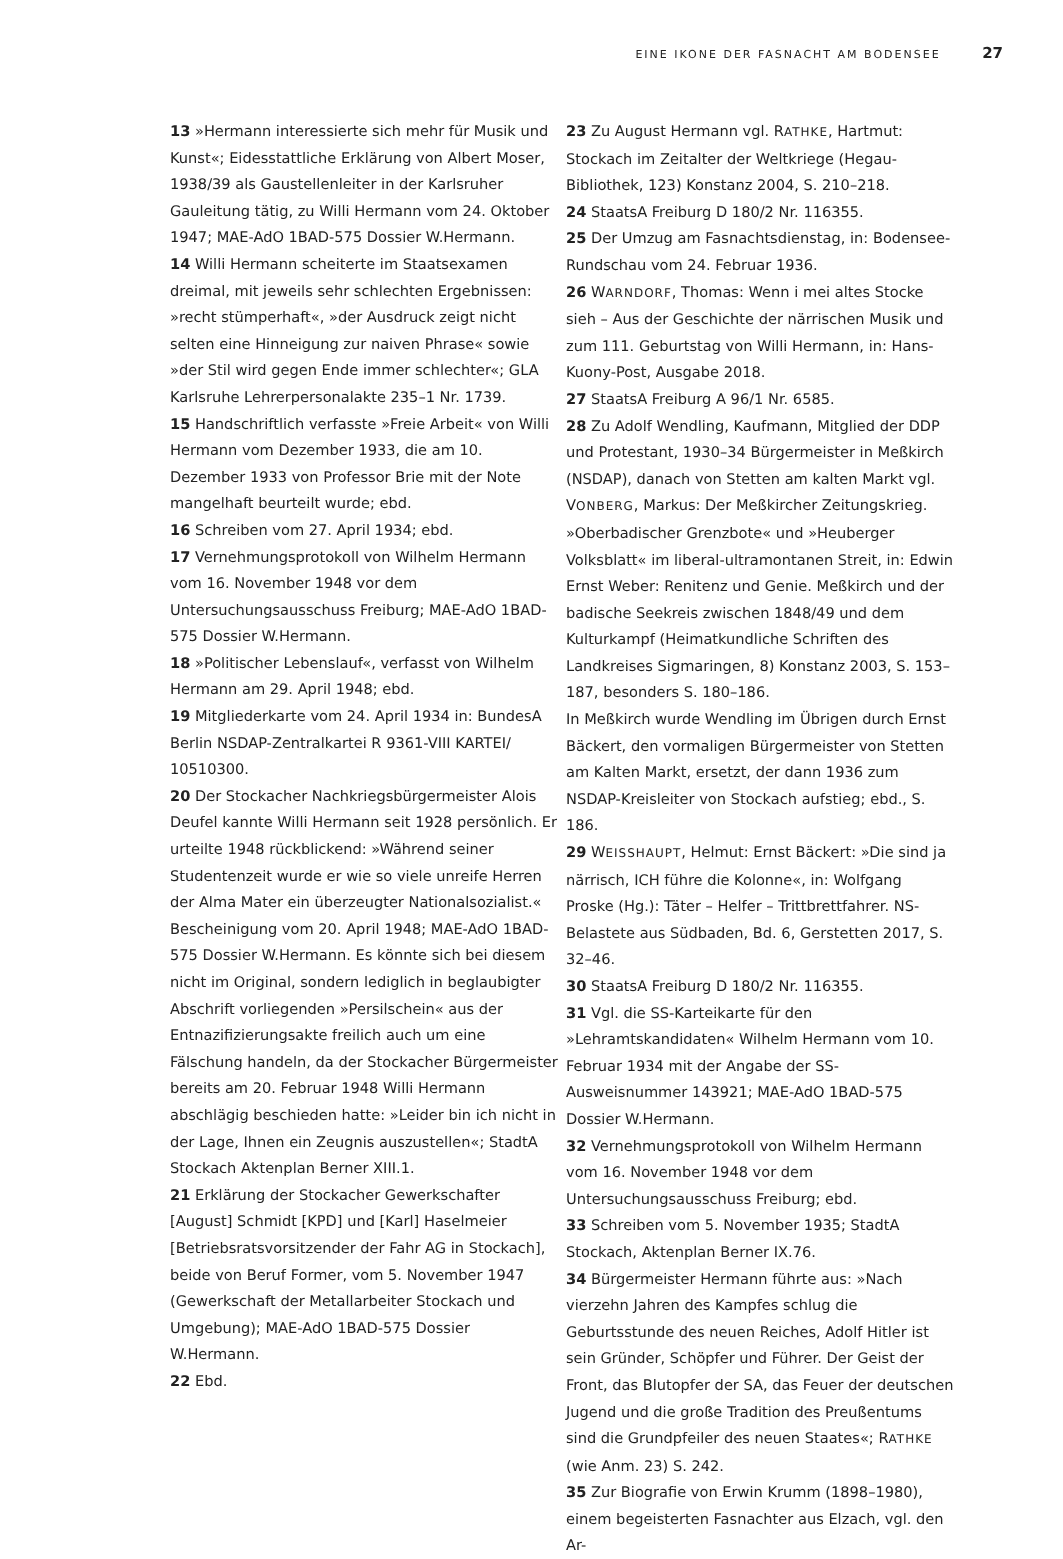EINE IKONE DER FASNACHT AM BODENSEE 27
13 »Hermann interessierte sich mehr für Musik und Kunst«; Eidesstattliche Erklärung von Albert Moser, 1938/39 als Gaustellenleiter in der Karlsruher Gauleitung tätig, zu Willi Hermann vom 24. Oktober 1947; MAE-AdO 1BAD-575 Dossier W.Hermann.
14 Willi Hermann scheiterte im Staatsexamen dreimal, mit jeweils sehr schlechten Ergebnissen: »recht stümperhaft«, »der Ausdruck zeigt nicht selten eine Hinneigung zur naiven Phrase« sowie »der Stil wird gegen Ende immer schlechter«; GLA Karlsruhe Lehrerpersonalakte 235–1 Nr. 1739.
15 Handschriftlich verfasste »Freie Arbeit« von Willi Hermann vom Dezember 1933, die am 10. Dezember 1933 von Professor Brie mit der Note mangelhaft beurteilt wurde; ebd.
16 Schreiben vom 27. April 1934; ebd.
17 Vernehmungsprotokoll von Wilhelm Hermann vom 16. November 1948 vor dem Untersuchungsausschuss Freiburg; MAE-AdO 1BAD-575 Dossier W.Hermann.
18 »Politischer Lebenslauf«, verfasst von Wilhelm Hermann am 29. April 1948; ebd.
19 Mitgliederkarte vom 24. April 1934 in: BundesA Berlin NSDAP-Zentralkartei R 9361-VIII KARTEI/ 10510300.
20 Der Stockacher Nachkriegsbürgermeister Alois Deufel kannte Willi Hermann seit 1928 persönlich. Er urteilte 1948 rückblickend: »Während seiner Studentenzeit wurde er wie so viele unreife Herren der Alma Mater ein überzeugter Nationalsozialist.« Bescheinigung vom 20. April 1948; MAE-AdO 1BAD-575 Dossier W.Hermann. Es könnte sich bei diesem nicht im Original, sondern lediglich in beglaubigter Abschrift vorliegenden »Persilschein« aus der Entnazifizierungsakte freilich auch um eine Fälschung handeln, da der Stockacher Bürgermeister bereits am 20. Februar 1948 Willi Hermann abschlägig beschieden hatte: »Leider bin ich nicht in der Lage, Ihnen ein Zeugnis auszustellen«; StadtA Stockach Aktenplan Berner XIII.1.
21 Erklärung der Stockacher Gewerkschafter [August] Schmidt [KPD] und [Karl] Haselmeier [Betriebsratsvorsitzender der Fahr AG in Stockach], beide von Beruf Former, vom 5. November 1947 (Gewerkschaft der Metallarbeiter Stockach und Umgebung); MAE-AdO 1BAD-575 Dossier W.Hermann.
22 Ebd.
23 Zu August Hermann vgl. RATHKE, Hartmut: Stockach im Zeitalter der Weltkriege (Hegau-Bibliothek, 123) Konstanz 2004, S. 210–218.
24 StaatsA Freiburg D 180/2 Nr. 116355.
25 Der Umzug am Fasnachtsdienstag, in: Bodensee-Rundschau vom 24. Februar 1936.
26 WARNDORF, Thomas: Wenn i mei altes Stocke sieh – Aus der Geschichte der närrischen Musik und zum 111. Geburtstag von Willi Hermann, in: Hans-Kuony-Post, Ausgabe 2018.
27 StaatsA Freiburg A 96/1 Nr. 6585.
28 Zu Adolf Wendling, Kaufmann, Mitglied der DDP und Protestant, 1930–34 Bürgermeister in Meßkirch (NSDAP), danach von Stetten am kalten Markt vgl. VONBERG, Markus: Der Meßkircher Zeitungskrieg. »Oberbadischer Grenzbote« und »Heuberger Volksblatt« im liberal-ultramontanen Streit, in: Edwin Ernst Weber: Renitenz und Genie. Meßkirch und der badische Seekreis zwischen 1848/49 und dem Kulturkampf (Heimatkundliche Schriften des Landkreises Sigmaringen, 8) Konstanz 2003, S. 153–187, besonders S. 180–186.
In Meßkirch wurde Wendling im Übrigen durch Ernst Bäckert, den vormaligen Bürgermeister von Stetten am Kalten Markt, ersetzt, der dann 1936 zum NSDAP-Kreisleiter von Stockach aufstieg; ebd., S. 186.
29 WEISSHAUPT, Helmut: Ernst Bäckert: »Die sind ja närrisch, ICH führe die Kolonne«, in: Wolfgang Proske (Hg.): Täter – Helfer – Trittbrettfahrer. NS-Belastete aus Südbaden, Bd. 6, Gerstetten 2017, S. 32–46.
30 StaatsA Freiburg D 180/2 Nr. 116355.
31 Vgl. die SS-Karteikarte für den »Lehramtskandidaten« Wilhelm Hermann vom 10. Februar 1934 mit der Angabe der SS-Ausweisnummer 143921; MAE-AdO 1BAD-575 Dossier W.Hermann.
32 Vernehmungsprotokoll von Wilhelm Hermann vom 16. November 1948 vor dem Untersuchungsausschuss Freiburg; ebd.
33 Schreiben vom 5. November 1935; StadtA Stockach, Aktenplan Berner IX.76.
34 Bürgermeister Hermann führte aus: »Nach vierzehn Jahren des Kampfes schlug die Geburtsstunde des neuen Reiches, Adolf Hitler ist sein Gründer, Schöpfer und Führer. Der Geist der Front, das Blutopfer der SA, das Feuer der deutschen Jugend und die große Tradition des Preußentums sind die Grundpfeiler des neuen Staates«; RATHKE (wie Anm. 23) S. 242.
35 Zur Biografie von Erwin Krumm (1898–1980), einem begeisterten Fasnachter aus Elzach, vgl. den Ar-